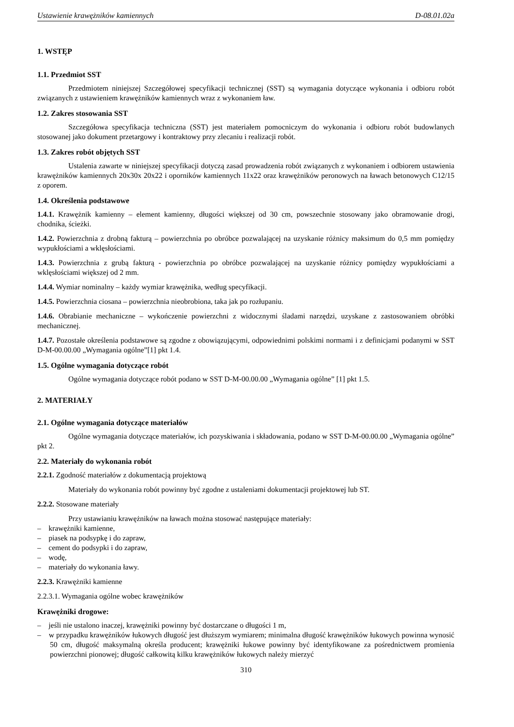Ustawienie krawężników kamiennych D-08.01.02a
1. WSTĘP
1.1. Przedmiot SST
Przedmiotem niniejszej Szczegółowej specyfikacji technicznej (SST) są wymagania dotyczące wykonania i odbioru robót związanych z ustawieniem krawężników kamiennych wraz z wykonaniem ław.
1.2. Zakres stosowania SST
Szczegółowa specyfikacja techniczna (SST) jest materiałem pomocniczym do wykonania i odbioru robót budowlanych stosowanej jako dokument przetargowy i kontraktowy przy zlecaniu i realizacji robót.
1.3. Zakres robót objętych SST
Ustalenia zawarte w niniejszej specyfikacji dotyczą zasad prowadzenia robót związanych z wykonaniem i odbiorem ustawienia krawężników kamiennych 20x30x 20x22 i oporników kamiennych 11x22 oraz krawężników peronowych na ławach betonowych C12/15 z oporem.
1.4. Określenia podstawowe
1.4.1. Krawężnik kamienny – element kamienny, długości większej od 30 cm, powszechnie stosowany jako obramowanie drogi, chodnika, ścieżki.
1.4.2. Powierzchnia z drobną fakturą – powierzchnia po obróbce pozwalającej na uzyskanie różnicy maksimum do 0,5 mm pomiędzy wypukłościami a wklęsłościami.
1.4.3. Powierzchnia z grubą fakturą - powierzchnia po obróbce pozwalającej na uzyskanie różnicy pomiędzy wypukłościami a wklęsłościami większej od 2 mm.
1.4.4. Wymiar nominalny – każdy wymiar krawężnika, według specyfikacji.
1.4.5. Powierzchnia ciosana – powierzchnia nieobrobiona, taka jak po rozłupaniu.
1.4.6. Obrabianie mechaniczne – wykończenie powierzchni z widocznymi śladami narzędzi, uzyskane z zastosowaniem obróbki mechanicznej.
1.4.7. Pozostałe określenia podstawowe są zgodne z obowiązującymi, odpowiednimi polskimi normami i z definicjami podanymi w SST D-M-00.00.00 „Wymagania ogólne”[1] pkt 1.4.
1.5. Ogólne wymagania dotyczące robót
Ogólne wymagania dotyczące robót podano w SST D-M-00.00.00 „Wymagania ogólne” [1] pkt 1.5.
2. MATERIAŁY
2.1. Ogólne wymagania dotyczące materiałów
Ogólne wymagania dotyczące materiałów, ich pozyskiwania i składowania, podano w SST D-M-00.00.00 „Wymagania ogólne” pkt 2.
2.2. Materiały do wykonania robót
2.2.1. Zgodność materiałów z dokumentacją projektową
Materiały do wykonania robót powinny być zgodne z ustaleniami dokumentacji projektowej lub ST.
2.2.2. Stosowane materiały
Przy ustawianiu krawężników na ławach można stosować następujące materiały:
– krawężniki kamienne,
– piasek na podsypkę i do zapraw,
– cement do podsypki i do zapraw,
– wodę,
– materiały do wykonania ławy.
2.2.3. Krawężniki kamienne
2.2.3.1. Wymagania ogólne wobec krawężników
Krawężniki drogowe:
– jeśli nie ustalono inaczej, krawężniki powinny być dostarczane o długości 1 m,
– w przypadku krawężników łukowych długość jest dłuższym wymiarem; minimalna długość krawężników łukowych powinna wynosić 50 cm, długość maksymalną określa producent; krawężniki łukowe powinny być identyfikowane za pośrednictwem promienia powierzchni pionowej; długość całkowitą kilku krawężników łukowych należy mierzyć
310